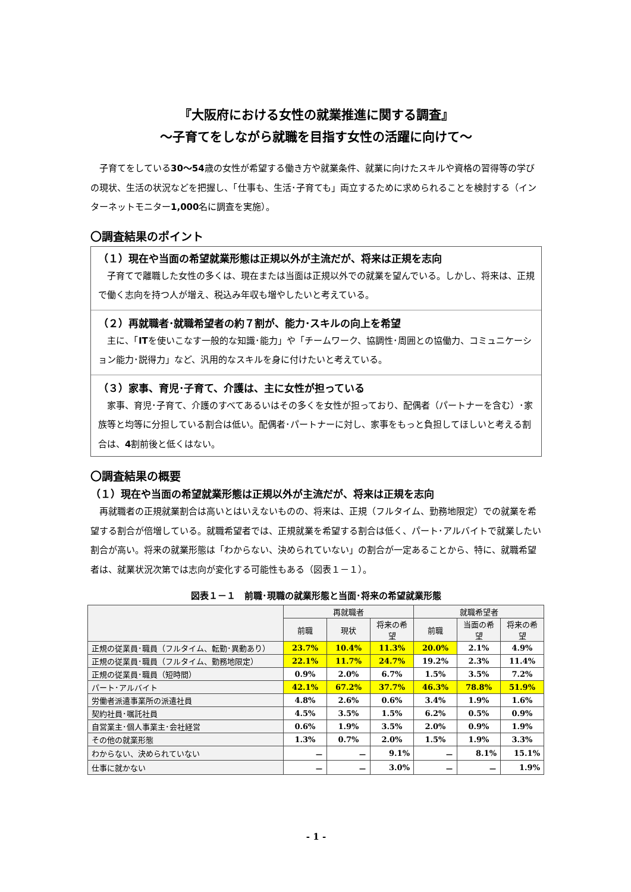『大阪府における女性の就業推進に関する調査』
～子育てをしながら就職を目指す女性の活躍に向けて～
子育てをしている30～54歳の女性が希望する働き方や就業条件、就業に向けたスキルや資格の習得等の学びの現状、生活の状況などを把握し、「仕事も、生活･子育ても」両立するために求められることを検討する（インターネットモニター1,000名に調査を実施）。
〇調査結果のポイント
（１）現在や当面の希望就業形態は正規以外が主流だが、将来は正規を志向
子育てで離職した女性の多くは、現在または当面は正規以外での就業を望んでいる。しかし、将来は、正規で働く志向を持つ人が増え、税込み年収も増やしたいと考えている。
（２）再就職者･就職希望者の約７割が、能力･スキルの向上を希望
主に、「ITを使いこなす一般的な知識･能力」や「チームワーク、協調性･周囲との協働力、コミュニケーション能力･説得力」など、汎用的なスキルを身に付けたいと考えている。
（３）家事、育児･子育て、介護は、主に女性が担っている
家事、育児･子育て、介護のすべてあるいはその多くを女性が担っており、配偶者（パートナーを含む）･家族等と均等に分担している割合は低い。配偶者･パートナーに対し、家事をもっと負担してほしいと考える割合は、4割前後と低くはない。
〇調査結果の概要
（１）現在や当面の希望就業形態は正規以外が主流だが、将来は正規を志向
再就職者の正規就業割合は高いとはいえないものの、将来は、正規（フルタイム、勤務地限定）での就業を希望する割合が倍増している。就職希望者では、正規就業を希望する割合は低く、パート･アルバイトで就業したい割合が高い。将来の就業形態は「わからない、決められていない」の割合が一定あることから、特に、就職希望者は、就業状況次第では志向が変化する可能性もある（図表１－１）。
図表１－１　前職･現職の就業形態と当面･将来の希望就業形態
| | 再就職者 | | | 就職希望者 | | |
| --- | --- | --- | --- | --- | --- | --- |
| | 前職 | 現状 | 将来の希望 | 前職 | 当面の希望 | 将来の希望 |
| 正規の従業員･職員（フルタイム、転勤･異動あり） | 23.7% | 10.4% | 11.3% | 20.0% | 2.1% | 4.9% |
| 正規の従業員･職員（フルタイム、勤務地限定） | 22.1% | 11.7% | 24.7% | 19.2% | 2.3% | 11.4% |
| 正規の従業員･職員（短時間） | 0.9% | 2.0% | 6.7% | 1.5% | 3.5% | 7.2% |
| パート･アルバイト | 42.1% | 67.2% | 37.7% | 46.3% | 78.8% | 51.9% |
| 労働者派遣事業所の派遣社員 | 4.8% | 2.6% | 0.6% | 3.4% | 1.9% | 1.6% |
| 契約社員･嘱託社員 | 4.5% | 3.5% | 1.5% | 6.2% | 0.5% | 0.9% |
| 自営業主･個人事業主･会社経営 | 0.6% | 1.9% | 3.5% | 2.0% | 0.9% | 1.9% |
| その他の就業形態 | 1.3% | 0.7% | 2.0% | 1.5% | 1.9% | 3.3% |
| わからない、決められていない | － | － | 9.1% | － | 8.1% | 15.1% |
| 仕事に就かない | － | － | 3.0% | － | － | 1.9% |
- 1 -